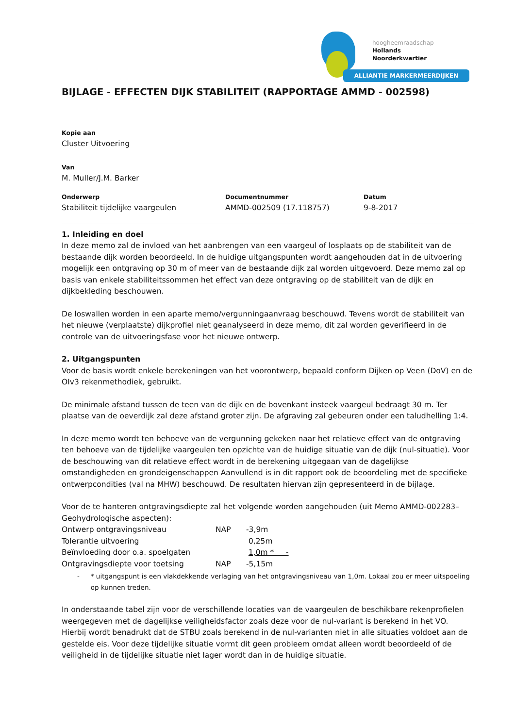hoogheemraadschap
Hollands
Noorderkwartier
ALLIANTIE MARKERMEERDIJKEN
BIJLAGE - EFFECTEN DIJK STABILITEIT (RAPPORTAGE AMMD - 002598)
Kopie aan
Cluster Uitvoering
Van
M. Muller/J.M. Barker
Onderwerp
Stabiliteit tijdelijke vaargeulen
Documentnummer
AMMD-002509 (17.118757)
Datum
9-8-2017
1. Inleiding en doel
In deze memo zal de invloed van het aanbrengen van een vaargeul of losplaats op de stabiliteit van de bestaande dijk worden beoordeeld. In de huidige uitgangspunten wordt aangehouden dat in de uitvoering mogelijk een ontgraving op 30 m of meer van de bestaande dijk zal worden uitgevoerd. Deze memo zal op basis van enkele stabiliteitssommen het effect van deze ontgraving op de stabiliteit van de dijk en dijkbekleding beschouwen.
De loswallen worden in een aparte memo/vergunningaanvraag beschouwd. Tevens wordt de stabiliteit van het nieuwe (verplaatste) dijkprofiel niet geanalyseerd in deze memo, dit zal worden geverifieerd in de controle van de uitvoeringsfase voor het nieuwe ontwerp.
2. Uitgangspunten
Voor de basis wordt enkele berekeningen van het voorontwerp, bepaald conform Dijken op Veen (DoV) en de OIv3 rekenmethodiek, gebruikt.
De minimale afstand tussen de teen van de dijk en de bovenkant insteek vaargeul bedraagt 30 m. Ter plaatse van de oeverdijk zal deze afstand groter zijn. De afgraving zal gebeuren onder een taludhelling 1:4.
In deze memo wordt ten behoeve van de vergunning gekeken naar het relatieve effect van de ontgraving ten behoeve van de tijdelijke vaargeulen ten opzichte van de huidige situatie van de dijk (nul-situatie). Voor de beschouwing van dit relatieve effect wordt in de berekening uitgegaan van de dagelijkse omstandigheden en grondeigenschappen Aanvullend is in dit rapport ook de beoordeling met de specifieke ontwerpcondities (val na MHW) beschouwd. De resultaten hiervan zijn gepresenteerd in de bijlage.
Voor de te hanteren ontgravingsdiepte zal het volgende worden aangehouden (uit Memo AMMD-002283– Geohydrologische aspecten):
| Ontwerp ontgravingsniveau | NAP | -3,9m |
| Tolerantie uitvoering | | 0,25m |
| Beïnvloeding door o.a. spoelgaten | | 1,0m * - |
| Ontgravingsdiepte voor toetsing | NAP | -5,15m |
- * uitgangspunt is een vlakdekkende verlaging van het ontgravingsniveau van 1,0m. Lokaal zou er meer uitspoeling op kunnen treden.
In onderstaande tabel zijn voor de verschillende locaties van de vaargeulen de beschikbare rekenprofielen weergegeven met de dagelijkse veiligheidsfactor zoals deze voor de nul-variant is berekend in het VO. Hierbij wordt benadrukt dat de STBU zoals berekend in de nul-varianten niet in alle situaties voldoet aan de gestelde eis. Voor deze tijdelijke situatie vormt dit geen probleem omdat alleen wordt beoordeeld of de veiligheid in de tijdelijke situatie niet lager wordt dan in de huidige situatie.